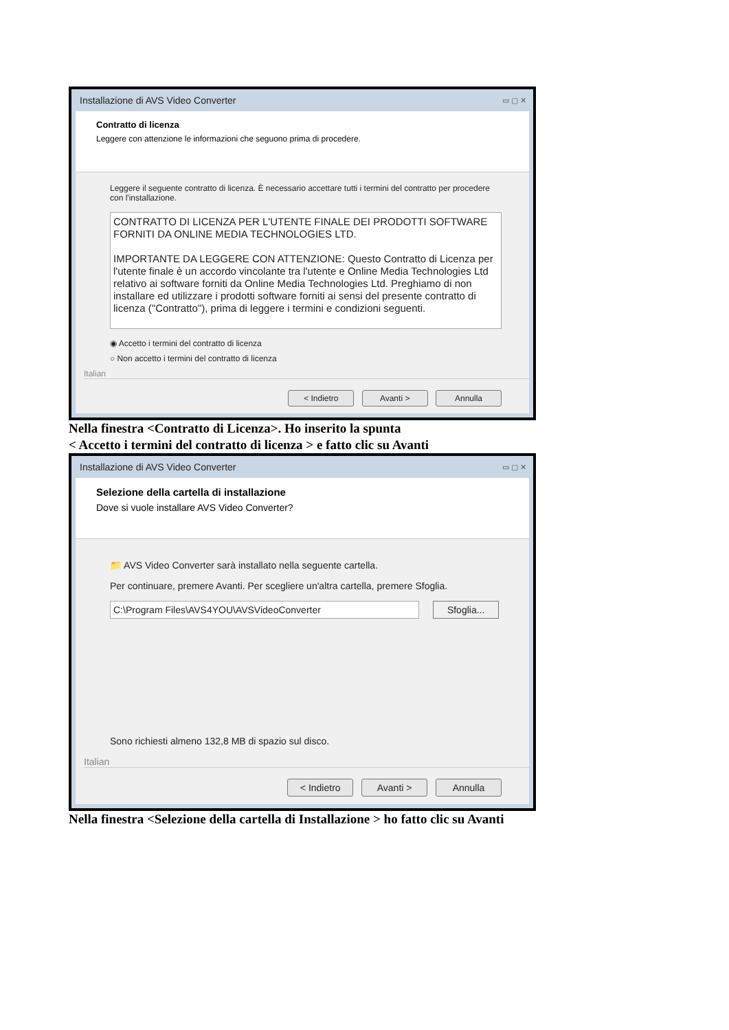Installazione di AVS Video Converter ▭ ▢ ✕
Contratto di licenza
Leggere con attenzione le informazioni che seguono prima di procedere.
Leggere il seguente contratto di licenza. È necessario accettare tutti i termini del contratto per procedere con l'installazione.
CONTRATTO DI LICENZA PER L'UTENTE FINALE DEI PRODOTTI SOFTWARE FORNITI DA ONLINE MEDIA TECHNOLOGIES LTD.
IMPORTANTE DA LEGGERE CON ATTENZIONE: Questo Contratto di Licenza per l'utente finale è un accordo vincolante tra l'utente e Online Media Technologies Ltd relativo ai software forniti da Online Media Technologies Ltd. Preghiamo di non installare ed utilizzare i prodotti software forniti ai sensi del presente contratto di licenza ("Contratto"), prima di leggere i termini e condizioni seguenti.
◉ Accetto i termini del contratto di licenza
○ Non accetto i termini del contratto di licenza
Italian
< Indietro Avanti > Annulla
Nella finestra <Contratto di Licenza>. Ho inserito la spunta
< Accetto i termini del contratto di licenza > e fatto clic su Avanti
Installazione di AVS Video Converter ▭ ▢ ✕
Selezione della cartella di installazione
Dove si vuole installare AVS Video Converter?
📁 AVS Video Converter sarà installato nella seguente cartella.
Per continuare, premere Avanti. Per scegliere un'altra cartella, premere Sfoglia.
C:\Program Files\AVS4YOU\AVSVideoConverter Sfoglia...
Sono richiesti almeno 132,8 MB di spazio sul disco.
Italian
< Indietro Avanti > Annulla
Nella finestra <Selezione della cartella di Installazione > ho fatto clic su Avanti